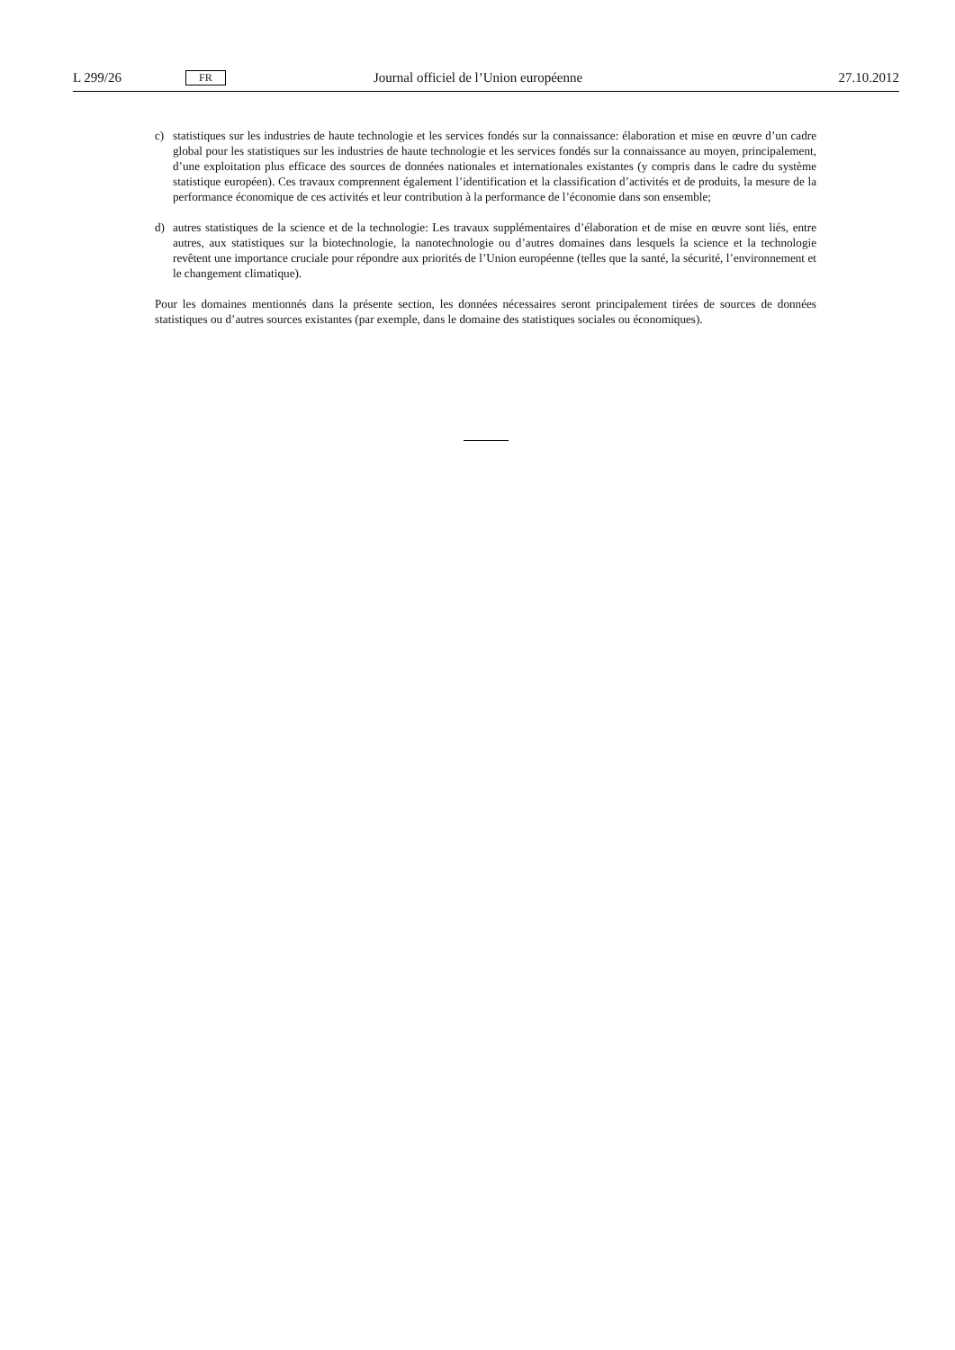L 299/26 FR Journal officiel de l’Union européenne 27.10.2012
c) statistiques sur les industries de haute technologie et les services fondés sur la connaissance: élaboration et mise en œuvre d’un cadre global pour les statistiques sur les industries de haute technologie et les services fondés sur la connaissance au moyen, principalement, d’une exploitation plus efficace des sources de données nationales et internationales existantes (y compris dans le cadre du système statistique européen). Ces travaux comprennent également l’identification et la classification d’activités et de produits, la mesure de la performance économique de ces activités et leur contribution à la performance de l’économie dans son ensemble;
d) autres statistiques de la science et de la technologie: Les travaux supplémentaires d’élaboration et de mise en œuvre sont liés, entre autres, aux statistiques sur la biotechnologie, la nanotechnologie ou d’autres domaines dans lesquels la science et la technologie revêtent une importance cruciale pour répondre aux priorités de l’Union européenne (telles que la santé, la sécurité, l’environnement et le changement climatique).
Pour les domaines mentionnés dans la présente section, les données nécessaires seront principalement tirées de sources de données statistiques ou d’autres sources existantes (par exemple, dans le domaine des statistiques sociales ou économiques).